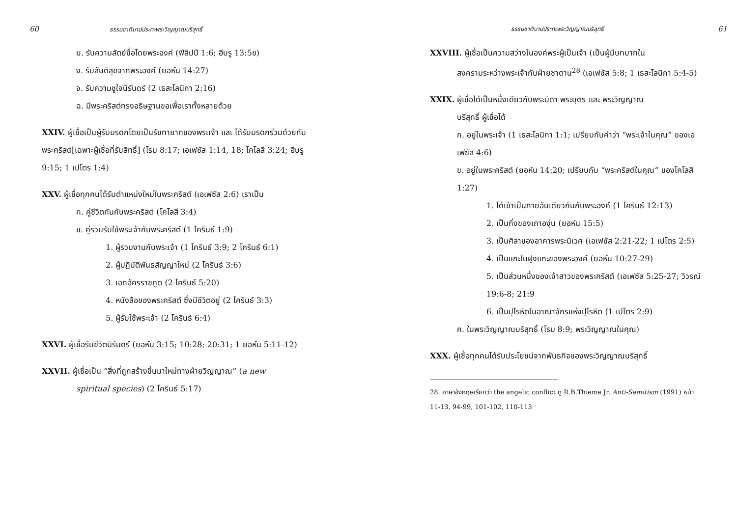60 ธรรมชาติบาปประทะพระวิญญาณบริสุทธิ์
ฆ. รับความสัตย์ซื่อโดยพระองค์ (ฟีลิปปี 1:6; ฮีบรู 13:5ข)
ง. รับสันติสุขจากพระองค์ (ยอห์น 14:27)
จ. รับความชูใจนิรันดร์ (2 เธสะโลนิกา 2:16)
ฉ. มีพระคริสต์ทรงอธิษฐานขอเพื่อเราทั้งหลายด้วย
XXIV. ผู้เชื่อเป็นผู้รับมรดกโดยเป็นรัชทายาทของพระเจ้า และ ได้รับมรดกร่วมด้วยกับพระคริสต์[เฉพาะผู้เชื่อที่รับสิทธิ์] (โรม 8:17; เอเฟซัส 1:14, 18; โคโลสี 3:24; ฮีบรู 9:15; 1 เปโตร 1:4)
XXV. ผู้เชื่อทุกคนได้รับตำแหน่งใหม่ในพระคริสต์ (เอเฟซัส 2:6) เราเป็น
ก. คู่ชีวิตกันกับพระคริสต์ (โคโลสี 3:4)
ข. คู่รวมรับใช้พระเจ้ากับพระคริสต์ (1 โครินธ์ 1:9)
1. ผู้รวมงานกับพระเจ้า (1 โครินธ์ 3:9; 2 โครินธ์ 6:1)
2. ผู้ปฏิบัติพันธสัญญาใหม่ (2 โครินธ์ 3:6)
3. เอกอัครราชทูต (2 โครินธ์ 5:20)
4. หนังสือของพระคริสต์ ซึ่งมีชีวิตอยู่ (2 โครินธ์ 3:3)
5. ผู้รับใช้พระเจ้า (2 โครินธ์ 6:4)
XXVI. ผู้เชื่อรับชีวิตนิรันดร์ (ยอห์น 3:15; 10:28; 20:31; 1 ยอห์น 5:11-12)
XXVII. ผู้เชื่อเป็น “สิ่งที่ถูกสร้างขึ้นมาใหม่ทางฝ่ายวิญญาณ” (a new
spiritual species) (2 โครินธ์ 5:17)
ธรรมชาติบาปประทะพระวิญญาณบริสุทธิ์ 61
XXVIII. ผู้เชื่อเป็นความสว่างในองค์พระผู้เป็นเจ้า (เป็นผู้มีบทบาทใน
สงครามระหว่างพระเจ้ากับฝ่ายซาตาน<sup>28</sup> (เอเฟซัส 5:8; 1 เธสะโลนิกา 5:4-5)
XXIX. ผู้เชื่อได้เป็นหนึ่งเดียวกับพระบิดา พระบุตร และ พระวิญญาณ
บริสุทธิ์ ผู้เชื่อได้
ก. อยู่ในพระเจ้า (1 เธสะโลนิกา 1:1; เปรียบกับคำว่า “พระเจ้าในคุณ” ของเอเฟซัส 4:6)
ข. อยู่ในพระคริสต์ (ยอห์น 14:20; เปรียบกับ “พระคริสต์ในคุณ” ของโคโลสี 1:27)
1. ได้เข้าเป็นกายอันเดียวกันกับพระองค์ (1 โครินธ์ 12:13)
2. เป็นกิ่งของเถาองุ่น (ยอห์น 15:5)
3. เป็นศิลาของอาคารพระนิเวศ (เอเฟซัส 2:21-22; 1 เปโตร 2:5)
4. เป็นแกะในฝูงแกะของพระองค์ (ยอห์น 10:27-29)
5. เป็นส่วนหนึ่งของเจ้าสาวของพระคริสต์ (เอเฟซัส 5:25-27; วิวรณ์ 19:6-8; 21:9
6. เป็นปุโรหิตในอาณาจักรแห่งปุโรหิต (1 เปโตร 2:9)
ค. ในพระวิญญาณบริสุทธิ์ (โรม 8:9; พระวิญญาณในคุณ)
XXX. ผู้เชื่อทุกคนได้รับประโยชน์จากพันธกิจของพระวิญญาณบริสุทธิ์
28. ภาษาอังกฤษเรียกว่า the angelic conflict ดู R.B.Thieme Jr. Anti-Semitism (1991) หน้า 11-13, 94-99, 101-102, 110-113